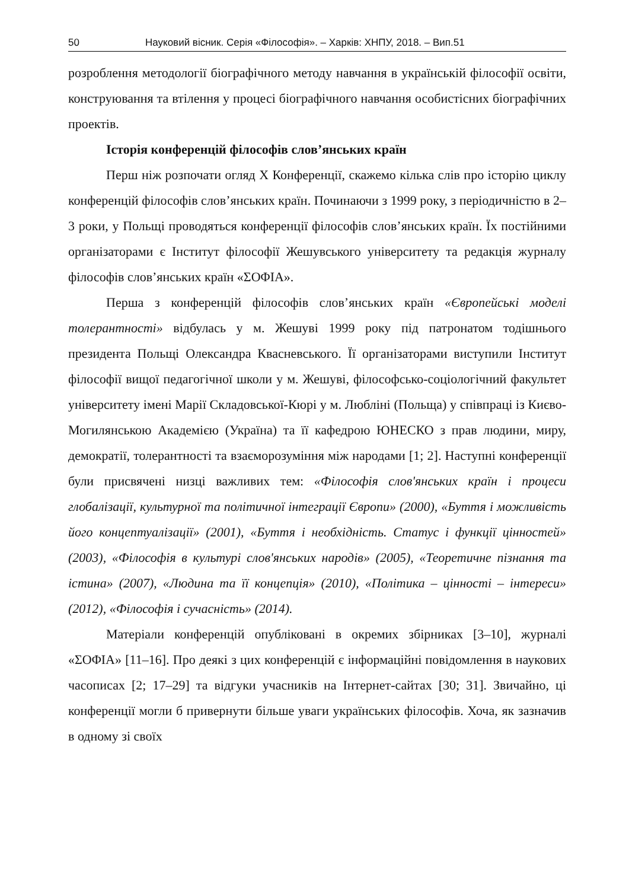50 Науковий вісник. Серія «Філософія». – Харків: ХНПУ, 2018. – Вип.51
розроблення методології біографічного методу навчання в українській філософії освіти, конструювання та втілення у процесі біографічного навчання особистісних біографічних проектів.
Історія конференцій філософів слов’янських країн
Перш ніж розпочати огляд X Конференції, скажемо кілька слів про історію циклу конференцій філософів слов’янських країн. Починаючи з 1999 року, з періодичністю в 2–3 роки, у Польщі проводяться конференції філософів слов’янських країн. Їх постійними організаторами є Інститут філософії Жешувського університету та редакція журналу філософів слов’янських країн «ΣΟΦΙΑ».
Перша з конференцій філософів слов’янських країн «Європейські моделі толерантності» відбулась у м. Жешуві 1999 року під патронатом тодішнього президента Польщі Олександра Квасневського. Її організаторами виступили Інститут філософії вищої педагогічної школи у м. Жешуві, філософсько-соціологічний факультет університету імені Марії Складовської-Кюрі у м. Любліні (Польща) у співпраці із Києво-Могилянською Академією (Україна) та її кафедрою ЮНЕСКО з прав людини, миру, демократії, толерантності та взаєморозуміння між народами [1; 2]. Наступні конференції були присвячені низці важливих тем: «Філософія слов'янських країн і процеси глобалізації, культурної та політичної інтеграції Європи» (2000), «Буття і можливість його концептуалізації» (2001), «Буття і необхідність. Статус і функції цінностей» (2003), «Філософія в культурі слов'янських народів» (2005), «Теоретичне пізнання та істина» (2007), «Людина та її концепція» (2010), «Політика – цінності – інтереси» (2012), «Філософія і сучасність» (2014).
Матеріали конференцій опубліковані в окремих збірниках [3–10], журналі «ΣΟΦΙΑ» [11–16]. Про деякі з цих конференцій є інформаційні повідомлення в наукових часописах [2; 17–29] та відгуки учасників на Інтернет-сайтах [30; 31]. Звичайно, ці конференції могли б привернути більше уваги українських філософів. Хоча, як зазначив в одному зі своїх